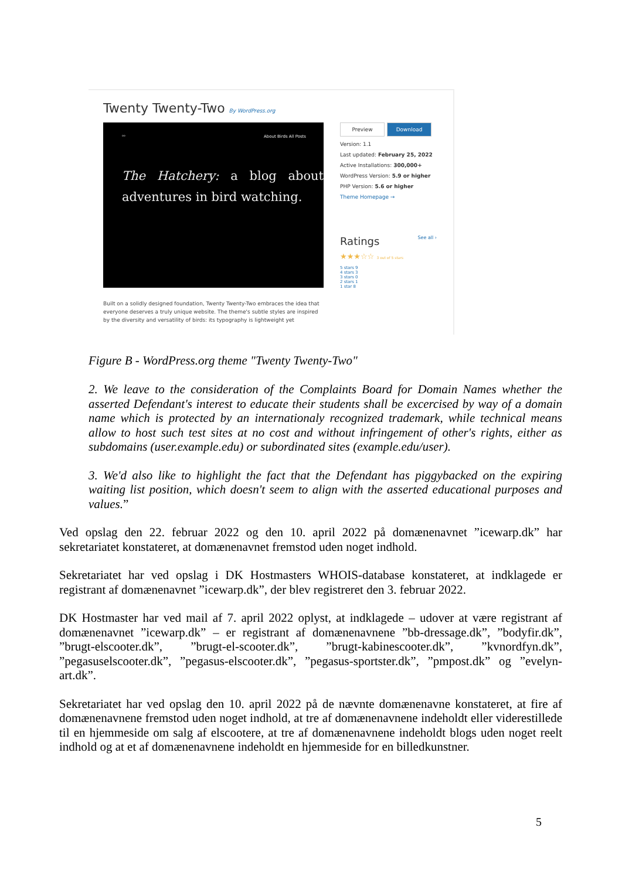Twenty Twenty-Two By WordPress.org
ᵒᵒ About Birds All Posts
The Hatchery: a blog about adventures in bird watching.
Preview Download
Version: 1.1
Last updated: February 25, 2022
Active Installations: 300,000+
WordPress Version: 5.9 or higher
PHP Version: 5.6 or higher
Theme Homepage →
Ratings See all ›
★★★☆☆ 3 out of 5 stars
5 stars 9
4 stars 3
3 stars 0
2 stars 1
1 star 8
Built on a solidly designed foundation, Twenty Twenty-Two embraces the idea that everyone deserves a truly unique website. The theme's subtle styles are inspired by the diversity and versatility of birds: its typography is lightweight yet
Figure B - WordPress.org theme "Twenty Twenty-Two"
2. We leave to the consideration of the Complaints Board for Domain Names whether the asserted Defendant's interest to educate their students shall be excercised by way of a domain name which is protected by an internationaly recognized trademark, while technical means allow to host such test sites at no cost and without infringement of other's rights, either as subdomains (user.example.edu) or subordinated sites (example.edu/user).
3. We'd also like to highlight the fact that the Defendant has piggybacked on the expiring waiting list position, which doesn't seem to align with the asserted educational purposes and values.”
Ved opslag den 22. februar 2022 og den 10. april 2022 på domænenavnet ”icewarp.dk” har sekretariatet konstateret, at domænenavnet fremstod uden noget indhold.
Sekretariatet har ved opslag i DK Hostmasters WHOIS-database konstateret, at indklagede er registrant af domænenavnet ”icewarp.dk”, der blev registreret den 3. februar 2022.
DK Hostmaster har ved mail af 7. april 2022 oplyst, at indklagede – udover at være registrant af domænenavnet ”icewarp.dk” – er registrant af domænenavnene ”bb-dressage.dk”, ”bodyfir.dk”, ”brugt-elscooter.dk”, ”brugt-el-scooter.dk”, ”brugt-kabinescooter.dk”, ”kvnordfyn.dk”, ”pegasuselscooter.dk”, ”pegasus-elscooter.dk”, ”pegasus-sportster.dk”, ”pmpost.dk” og ”evelyn-art.dk”.
Sekretariatet har ved opslag den 10. april 2022 på de nævnte domænenavne konstateret, at fire af domænenavnene fremstod uden noget indhold, at tre af domænenavnene indeholdt eller viderestillede til en hjemmeside om salg af elscootere, at tre af domænenavnene indeholdt blogs uden noget reelt indhold og at et af domænenavnene indeholdt en hjemmeside for en billedkunstner.
5